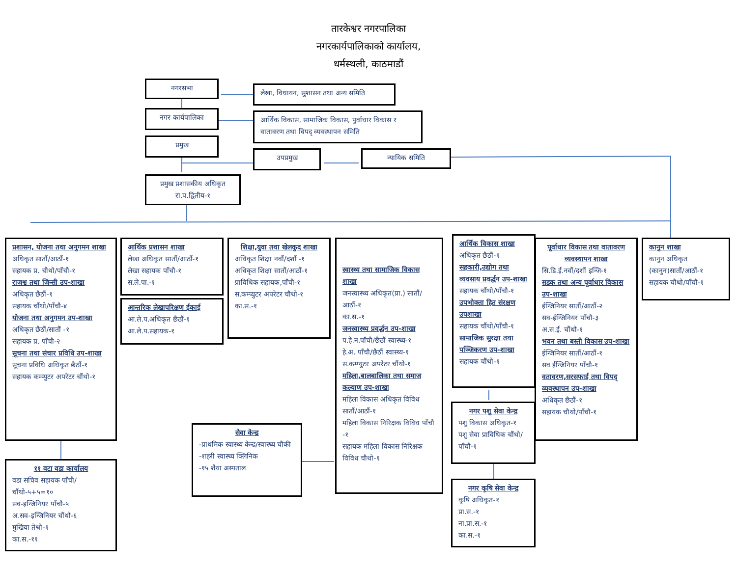तारकेश्वर नगरपालिका
नगरकार्यपालिकाको कार्यालय,
धर्मस्थली, काठमाडौं
नगरसभा
लेखा, विधायन, सुशासन तथा अन्य समिति
नगर कार्यपालिका
आर्थिक विकास, सामाजिक विकास, पुर्वाधार विकास र वातावरण तथा विपद् व्यवस्थापन समिति
प्रमुख
उपप्रमुख न्यायिक समिति
प्रमुख प्रशासकीय अधिकृत
रा.प.द्वितीय-१
प्रशासन, योजना तथा अनुगमन शाखा
अधिकृत सातौं/आठौं-१
सहायक प्र. चौथो/पाँचौ-१
राजश्व तथा जिन्सी उप-शाखा
अधिकृत छैठौं-१
सहायक चौंथो/पाँचौ-४
योजना तथा अनुगमन उप-शाखा
अधिकृत छैठौं/सातौं -१
सहायक प्र. पाँचौ-२
सूचना तथा संचार प्रविधि उप-शाखा
सूचना प्रविधि अधिकृत छैठौं-१
सहायक कम्प्युटर अपरेटर चौंथो-१
आर्थिक प्रशासन शाखा
लेखा अधिकृत सातौं/आठौं-१
लेखा सहायक पाँचौ-१
स.ले.पा.-१
आन्तरिक लेखापरिक्षण ईकाई
आ.ले.प.अधिकृत छैठौं-१
आ.ले.प.सहायक-१
शिक्षा,युवा तथा खेलकुद शाखा
अधिकृत शिक्षा नवौं/दशौं -१
अधिकृत शिक्षा सातौं/आठौं-१
प्राविधिक सहायक,पाँचौ-१
स.कम्प्युटर अपरेटर चौथो-१
का.स.-१
स्वास्थ्य तथा सामाजिक विकास शाखा
जनस्वास्थ्य अधिकृत(प्रा.) सातौं/आठौं-१
का.स.-१
जनस्वास्थ्य प्रवर्द्धन उप-शाखा
प.हे.न.पाँचौ/छैठौं स्वास्थ्य-१
हे.अ. पाँचौ/छैठौं स्वास्थ्य-१
स.कम्प्युटर अपरेटर चौंथो-१
महिला,बालबालिका तथा समाज कल्याण उप-शाखा
महिला विकास अधिकृत विविध सातौं/आठौं-१
महिला विकास निरिक्षक विविध पाँचौ -१
सहायक महिला विकास निरिक्षक विविध चौथो-१
आर्थिक विकास शाखा
अधिकृत छैठौं-१
सहकारी,उद्योग तथा व्यवसाय प्रवर्द्धन उप-शाखा
सहायक चौंथो/पाँचौ-१
उपभोक्ता हित संरक्षण उपशाखा
सहायक चौंथो/पाँचौ-१
सामाजिक सुरक्षा तथा पञ्जिकरण उप-शाखा
सहायक चौंथो-१
पूर्वाधार विकास तथा वातावरण व्यवस्थापन शाखा
सि.डि.ई.नवौं/दशौं इन्जि-१
सडक तथा अन्य पूर्वाधार विकास उप-शाखा
ईन्जिनियर सातौं/आठौं-२
सव-ईन्जिनियर पाँचौ-३
अ.स.ई. चौंथो-१
भवन तथा बस्ती विकास उप-शाखा
ईन्जिनियर सातौं/आठौं-१
सव ईन्जिनियर पाँचौ-१
वतावरण,सरसफाई तथा विपद् व्यवस्थापन उप-शाखा
अधिकृत छैठौं-१
सहायक चौथो/पाँचौ-१
कानुन शाखा
कानुन अधिकृत (कानुन)सातौं/आठौं-१
सहायक चौथो/पाँचौ-१
११ वटा वडा कार्यालय
वडा सचिव सहायक पाँचौ/चौंथो-५+५=१०
सव-इन्जिनियर पाँचौ-५
अ.सव-इन्जिनियर चौंथो-६
मुखिया तेश्रो-१
का.स.-११
सेवा केन्द्र
-प्राथमिक स्वास्थ्य केन्द्र/स्वास्थ्य चौकी
-शहरी स्वास्थ्य क्लिनिक
-१५ शैया अस्पताल
नगर पशु सेवा केन्द्र
पशु विकास अधिकृत-१
पशु सेवा प्राविधिक चौंथो/पाँचौ-१
नगर कृषि सेवा केन्द्र
कृषि अधिकृत-१
प्रा.स.-१
ना.प्रा.स.-१
का.स.-१